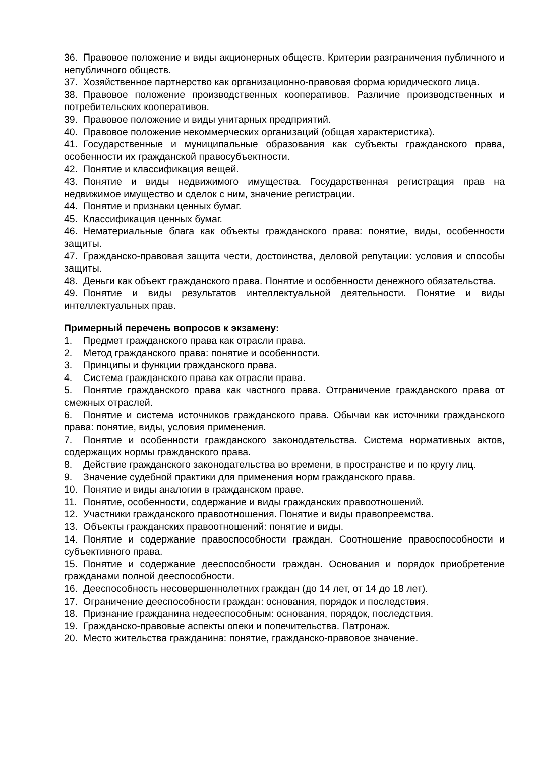36. Правовое положение и виды акционерных обществ. Критерии разграничения публичного и непубличного обществ.
37. Хозяйственное партнерство как организационно-правовая форма юридического лица.
38. Правовое положение производственных кооперативов. Различие производственных и потребительских кооперативов.
39. Правовое положение и виды унитарных предприятий.
40. Правовое положение некоммерческих организаций (общая характеристика).
41. Государственные и муниципальные образования как субъекты гражданского права, особенности их гражданской правосубъектности.
42. Понятие и классификация вещей.
43. Понятие и виды недвижимого имущества. Государственная регистрация прав на недвижимое имущество и сделок с ним, значение регистрации.
44. Понятие и признаки ценных бумаг.
45. Классификация ценных бумаг.
46. Нематериальные блага как объекты гражданского права: понятие, виды, особенности защиты.
47. Гражданско-правовая защита чести, достоинства, деловой репутации: условия и способы защиты.
48. Деньги как объект гражданского права. Понятие и особенности денежного обязательства.
49. Понятие и виды результатов интеллектуальной деятельности. Понятие и виды интеллектуальных прав.
Примерный перечень вопросов к экзамену:
1. Предмет гражданского права как отрасли права.
2. Метод гражданского права: понятие и особенности.
3. Принципы и функции гражданского права.
4. Система гражданского права как отрасли права.
5. Понятие гражданского права как частного права. Отграничение гражданского права от смежных отраслей.
6. Понятие и система источников гражданского права. Обычаи как источники гражданского права: понятие, виды, условия применения.
7. Понятие и особенности гражданского законодательства. Система нормативных актов, содержащих нормы гражданского права.
8. Действие гражданского законодательства во времени, в пространстве и по кругу лиц.
9. Значение судебной практики для применения норм гражданского права.
10. Понятие и виды аналогии в гражданском праве.
11. Понятие, особенности, содержание и виды гражданских правоотношений.
12. Участники гражданского правоотношения. Понятие и виды правопреемства.
13. Объекты гражданских правоотношений: понятие и виды.
14. Понятие и содержание правоспособности граждан. Соотношение правоспособности и субъективного права.
15. Понятие и содержание дееспособности граждан. Основания и порядок приобретение гражданами полной дееспособности.
16. Дееспособность несовершеннолетних граждан (до 14 лет, от 14 до 18 лет).
17. Ограничение дееспособности граждан: основания, порядок и последствия.
18. Признание гражданина недееспособным: основания, порядок, последствия.
19. Гражданско-правовые аспекты опеки и попечительства. Патронаж.
20. Место жительства гражданина: понятие, гражданско-правовое значение.